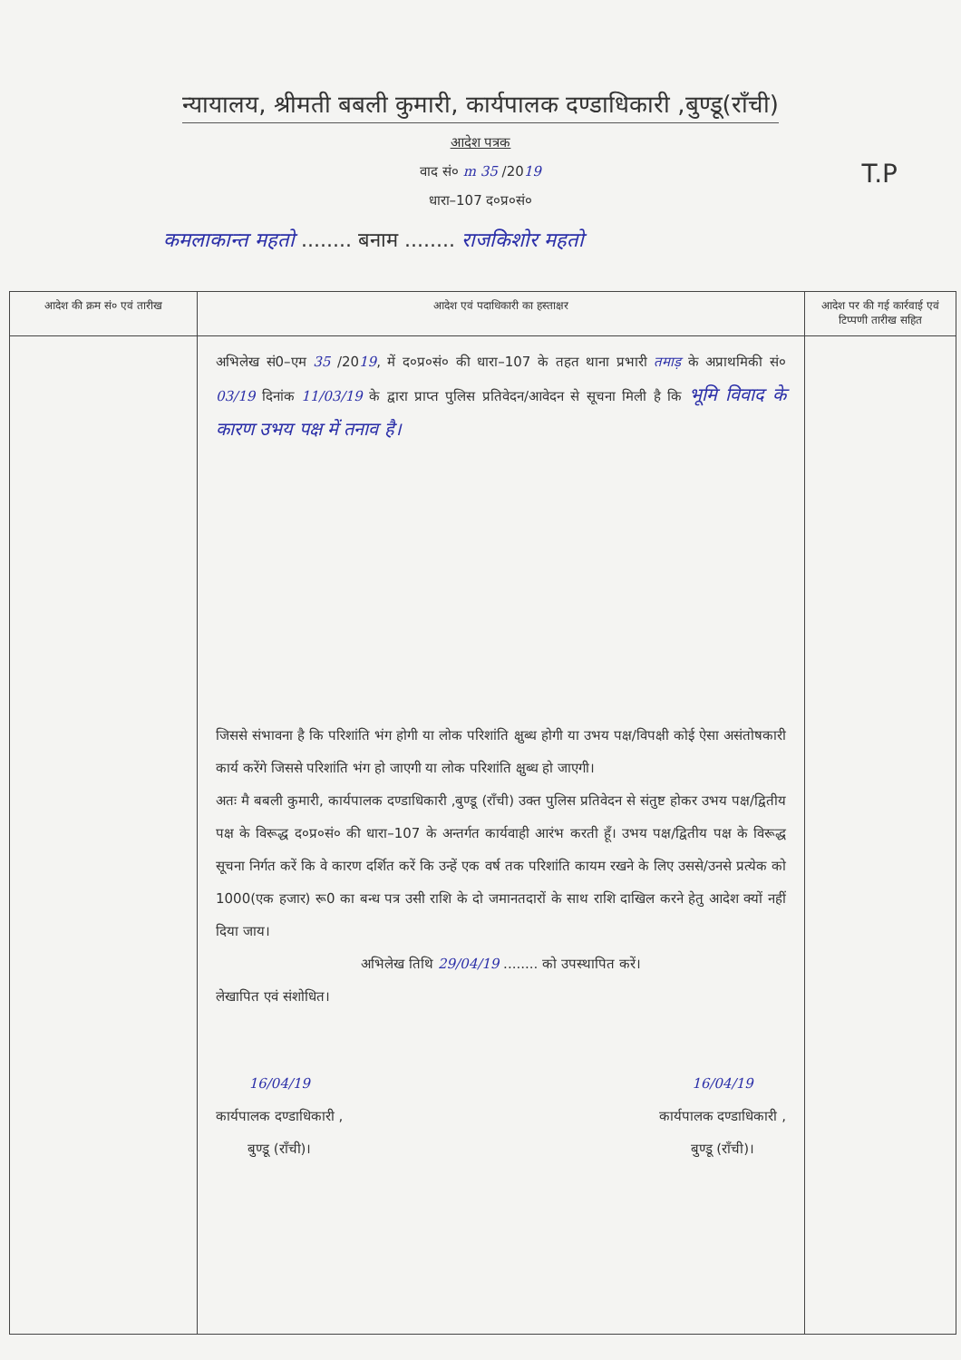न्यायालय, श्रीमती बबली कुमारी, कार्यपालक दण्डाधिकारी ,बुण्डू(राँची)
आदेश पत्रक
T.P
वाद सं० m 35 /2019
धारा–107 द०प्र०सं०
कमलाकान्त महतो ........ बनाम ........ राजकिशोर महतो
| आदेश की क्रम सं० एवं तारीख | आदेश एवं पदाधिकारी का हस्ताक्षर | आदेश पर की गई कार्रवाई एवं टिप्पणी तारीख सहित |
| --- | --- | --- |
| | अभिलेख सं0–एम 35 /20 19 , में द०प्र०सं० की धारा–107 के तहत थाना प्रभारी तमाड़ के अप्राथमिकी सं० 03/19 दिनांक 11/03/19 के द्वारा प्राप्त पुलिस प्रतिवेदन/आवेदन से सूचना मिली है कि भूमि विवाद के कारण उभय पक्ष में तनाव है। जिससे संभावना है कि परिशांति भंग होगी या लोक परिशांति क्षुब्ध होगी या उभय पक्ष/विपक्षी कोई ऐसा असंतोषकारी कार्य करेंगे जिससे परिशांति भंग हो जाएगी या लोक परिशांति क्षुब्ध हो जाएगी। अतः मै बबली कुमारी, कार्यपालक दण्डाधिकारी ,बुण्डू (राँची) उक्त पुलिस प्रतिवेदन से संतुष्ट होकर उभय पक्ष/द्वितीय पक्ष के विरूद्ध द०प्र०सं० की धारा–107 के अन्तर्गत कार्यवाही आरंभ करती हूँ। उभय पक्ष/द्वितीय पक्ष के विरूद्ध सूचना निर्गत करें कि वे कारण दर्शित करें कि उन्हें एक वर्ष तक परिशांति कायम रखने के लिए उससे/उनसे प्रत्येक को 1000(एक हजार) रू0 का बन्ध पत्र उसी राशि के दो जमानतदारों के साथ राशि दाखिल करने हेतु आदेश क्यों नहीं दिया जाय। अभिलेख तिथि 29/04/19 ........ को उपस्थापित करें। लेखापित एवं संशोधित। 16/04/19 कार्यपालक दण्डाधिकारी , बुण्डू (राँची)। 16/04/19 कार्यपालक दण्डाधिकारी , बुण्डू (राँची)। | |